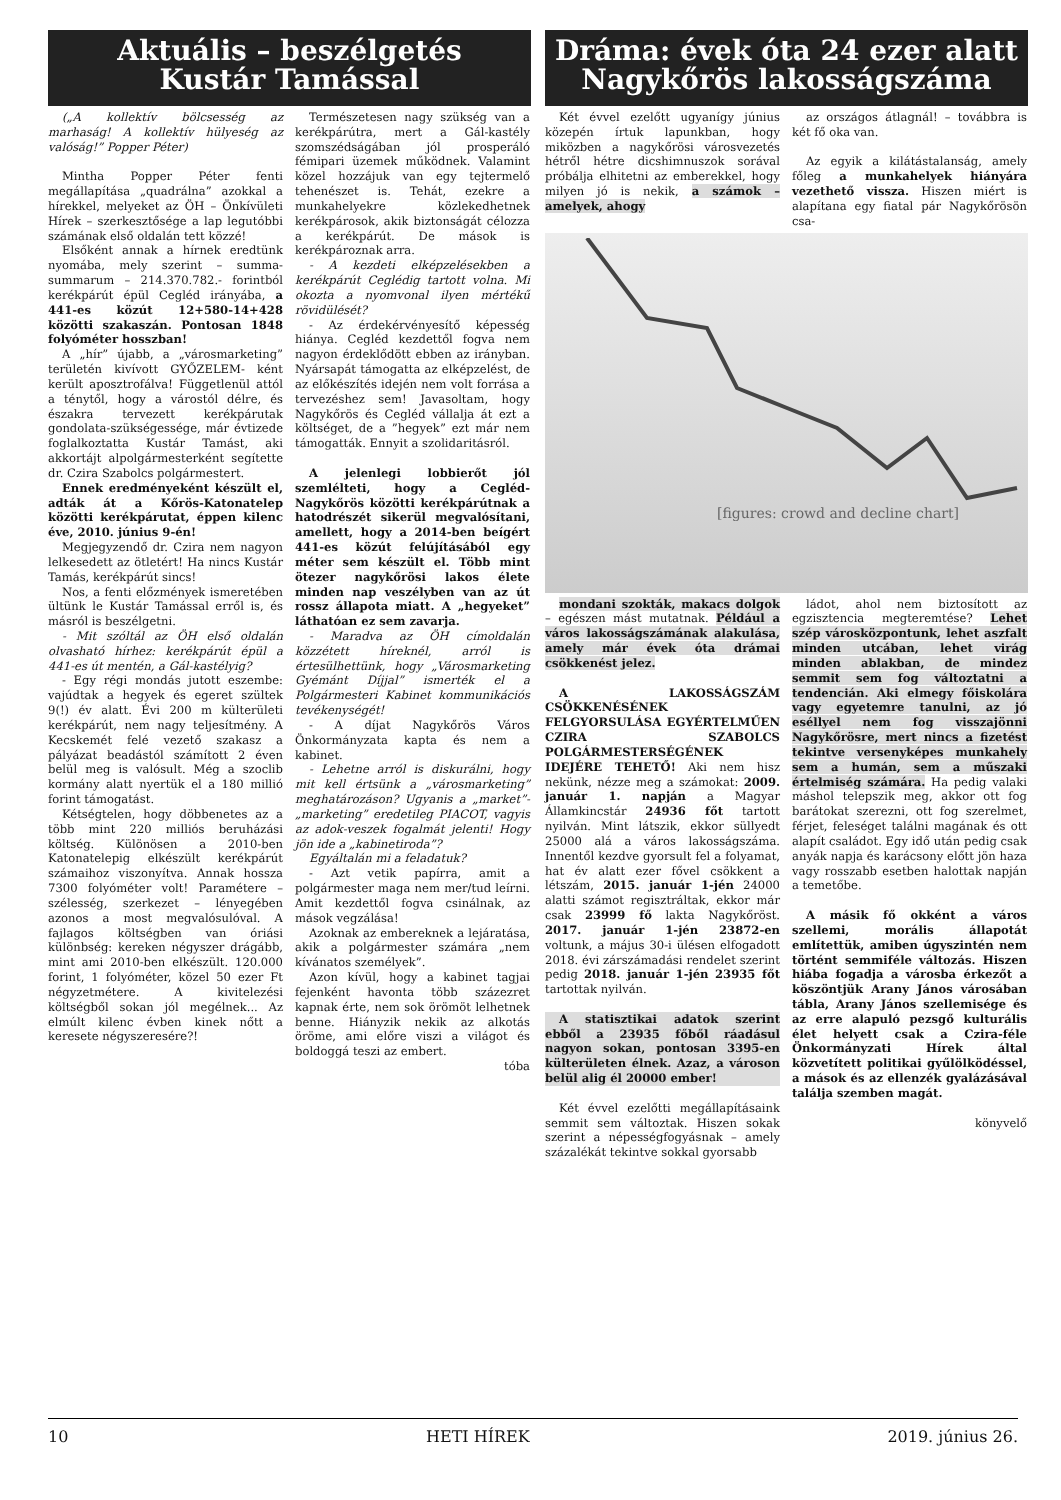Aktuális – beszélgetés
Kustár Tamással
(„A kollektív bölcsesség az marhaság! A kollektív hülyeség az valóság!” Popper Péter)
Mintha Popper Péter fenti megállapítása „quadrálna” azokkal a hírekkel, melyeket az ÖH – Önkívületi Hírek – szerkesztősége a lap legutóbbi számának első oldalán tett közzé!
Elsőként annak a hírnek eredtünk nyomába, mely szerint – summa-summarum – 214.370.782.- forintból kerékpárút épül Cegléd irányába, a 441-es közút 12+580-14+428 közötti szakaszán. Pontosan 1848 folyóméter hosszban!
A „hír” újabb, a „városmarketing” területén kivívott GYŐZELEM- ként került aposztrofálva! Függetlenül attól a ténytől, hogy a várostól délre, és északra tervezett kerékpárutak gondolata-szükségessége, már évtizede foglalkoztatta Kustár Tamást, aki akkortájt alpolgármesterként segítette dr. Czira Szabolcs polgármestert.
Ennek eredményeként készült el, adták át a Kőrös-Katonatelep közötti kerékpárutat, éppen kilenc éve, 2010. június 9-én!
Megjegyzendő dr. Czira nem nagyon lelkesedett az ötletért! Ha nincs Kustár Tamás, kerékpárút sincs!
Nos, a fenti előzmények ismeretében ültünk le Kustár Tamással erről is, és másról is beszélgetni.
- Mit szóltál az ÖH első oldalán olvasható hírhez: kerékpárút épül a 441-es út mentén, a Gál-kastélyig?
- Egy régi mondás jutott eszembe: vajúdtak a hegyek és egeret szültek 9(!) év alatt. Évi 200 m külterületi kerékpárút, nem nagy teljesítmény. A Kecskemét felé vezető szakasz a pályázat beadástól számított 2 éven belül meg is valósult. Még a szoclib kormány alatt nyertük el a 180 millió forint támogatást.
Kétségtelen, hogy döbbenetes az a több mint 220 milliós beruházási költség. Különösen a 2010-ben Katonatelepig elkészült kerékpárút számaihoz viszonyítva. Annak hossza 7300 folyóméter volt! Paramétere – szélesség, szerkezet – lényegében azonos a most megvalósulóval. A fajlagos költségben van óriási különbség: kereken négyszer drágább, mint ami 2010-ben elkészült. 120.000 forint, 1 folyóméter, közel 50 ezer Ft négyzetmétere. A kivitelezési költségből sokan jól megélnek... Az elmúlt kilenc évben kinek nőtt a keresete négyszeresére?!
Természetesen nagy szükség van a kerékpárútra, mert a Gál-kastély szomszédságában jól prosperáló fémipari üzemek működnek. Valamint közel hozzájuk van egy tejtermelő tehenészet is. Tehát, ezekre a munkahelyekre közlekedhetnek kerékpárosok, akik biztonságát célozza a kerékpárút. De mások is kerékpároznak arra.
- A kezdeti elképzelésekben a kerékpárút Ceglédig tartott volna. Mi okozta a nyomvonal ilyen mértékű rövidülését?
- Az érdekérvényesítő képesség hiánya. Cegléd kezdettől fogva nem nagyon érdeklődött ebben az irányban. Nyársapát támogatta az elképzelést, de az előkészítés idején nem volt forrása a tervezéshez sem! Javasoltam, hogy Nagykőrös és Cegléd vállalja át ezt a költséget, de a ”hegyek” ezt már nem támogatták. Ennyit a szolidaritásról.
A jelenlegi lobbierőt jól szemlélteti, hogy a Cegléd-Nagykőrös közötti kerékpárútnak a hatodrészét sikerül megvalósítani, amellett, hogy a 2014-ben beígért 441-es közút felújításából egy méter sem készült el. Több mint ötezer nagykőrösi lakos élete minden nap veszélyben van az út rossz állapota miatt. A „hegyeket” láthatóan ez sem zavarja.
- Maradva az ÖH címoldalán közzétett híreknél, arról is értesülhettünk, hogy „Városmarketing Gyémánt Díjjal” ismerték el a Polgármesteri Kabinet kommunikációs tevékenységét!
- A díjat Nagykőrös Város Önkormányzata kapta és nem a kabinet.
- Lehetne arról is diskurálni, hogy mit kell értsünk a „városmarketing” meghatározáson? Ugyanis a „market”-„marketing” eredetileg PIACOT, vagyis az adok-veszek fogalmát jelenti! Hogy jön ide a „kabinetiroda”?
Egyáltalán mi a feladatuk?
- Azt vetik papírra, amit a polgármester maga nem mer/tud leírni. Amit kezdettől fogva csinálnak, az mások vegzálása!
Azoknak az embereknek a lejáratása, akik a polgármester számára „nem kívánatos személyek”.
Azon kívül, hogy a kabinet tagjai fejenként havonta több százezret kapnak érte, nem sok örömöt lelhetnek benne. Hiányzik nekik az alkotás öröme, ami előre viszi a világot és boldoggá teszi az embert.
tóba
Dráma: évek óta 24 ezer alatt
Nagykőrös lakosságszáma
Két évvel ezelőtt ugyanígy június közepén írtuk lapunkban, hogy miközben a nagykőrösi városvezetés hétről hétre dicshimnuszok sorával próbálja elhitetni az emberekkel, hogy milyen jó is nekik, a számok – amelyek, ahogy
az országos átlagnál! – továbbra is két fő oka van.
Az egyik a kilátástalanság, amely főleg a munkahelyek hiányára vezethető vissza. Hiszen miért is alapítana egy fiatal pár Nagykőrösön csa-
[figures: crowd and decline chart]
mondani szokták, makacs dolgok – egészen mást mutatnak. Például a város lakosságszámának alakulása, amely már évek óta drámai csökkenést jelez.
A LAKOSSÁGSZÁM CSÖKKENÉSÉNEK FELGYORSULÁSA EGYÉRTELMŰEN CZIRA SZABOLCS POLGÁRMESTERSÉGÉNEK IDEJÉRE TEHETŐ! Aki nem hisz nekünk, nézze meg a számokat: 2009. január 1. napján a Magyar Államkincstár 24936 főt tartott nyilván. Mint látszik, ekkor süllyedt 25000 alá a város lakosságszáma. Innentől kezdve gyorsult fel a folyamat, hat év alatt ezer fővel csökkent a létszám, 2015. január 1-jén 24000 alatti számot regisztráltak, ekkor már csak 23999 fő lakta Nagykőröst. 2017. január 1-jén 23872-en voltunk, a május 30-i ülésen elfogadott 2018. évi zárszámadási rendelet szerint pedig 2018. január 1-jén 23935 főt tartottak nyilván.
A statisztikai adatok szerint ebből a 23935 főből ráadásul nagyon sokan, pontosan 3395-en külterületen élnek. Azaz, a városon belül alig él 20000 ember!
Két évvel ezelőtti megállapításaink semmit sem változtak. Hiszen sokak szerint a népességfogyásnak – amely százalékát tekintve sokkal gyorsabb
ládot, ahol nem biztosított az egzisztencia megteremtése? Lehet szép városközpontunk, lehet aszfalt minden utcában, lehet virág minden ablakban, de mindez semmit sem fog változtatni a tendencián. Aki elmegy főiskolára vagy egyetemre tanulni, az jó eséllyel nem fog visszajönni Nagykőrösre, mert nincs a fizetést tekintve versenyképes munkahely sem a humán, sem a műszaki értelmiség számára. Ha pedig valaki máshol telepszik meg, akkor ott fog barátokat szerezni, ott fog szerelmet, férjet, feleséget találni magának és ott alapít családot. Egy idő után pedig csak anyák napja és karácsony előtt jön haza vagy rosszabb esetben halottak napján a temetőbe.
A másik fő okként a város szellemi, morális állapotát említettük, amiben úgyszintén nem történt semmiféle változás. Hiszen hiába fogadja a városba érkezőt a köszöntjük Arany János városában tábla, Arany János szellemisége és az erre alapuló pezsgő kulturális élet helyett csak a Czira-féle Önkormányzati Hírek által közvetített politikai gyűlölködéssel, a mások és az ellenzék gyalázásával találja szemben magát.
könyvelő
10 HETI HÍREK 2019. június 26.